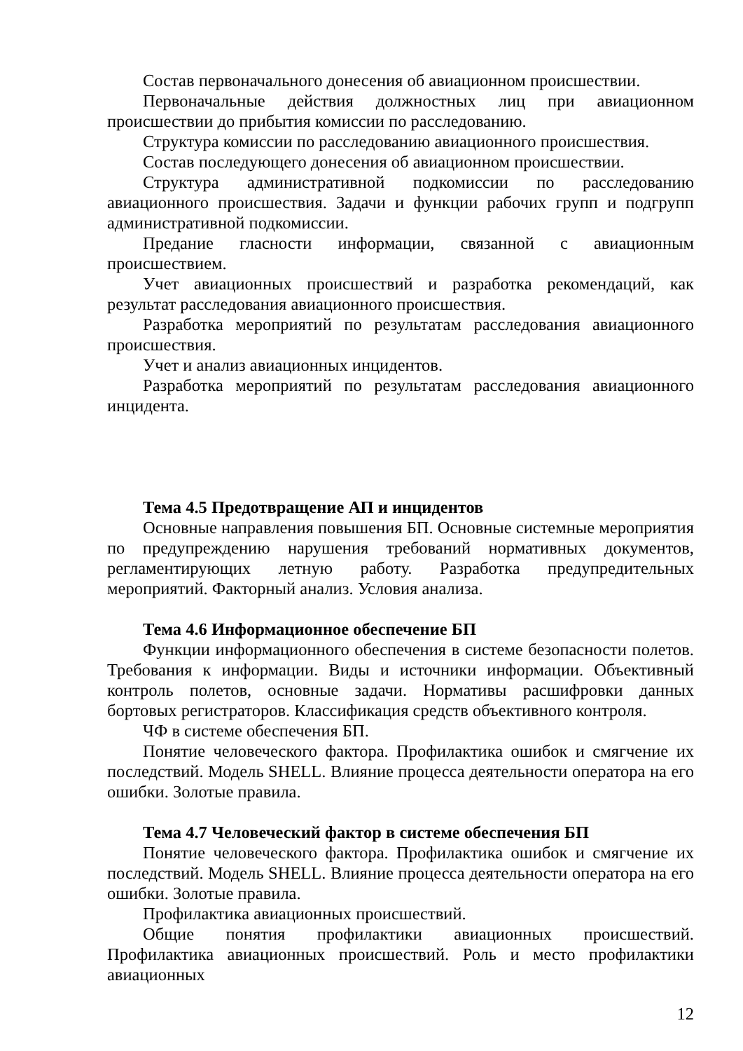Состав первоначального донесения об авиационном происшествии.
Первоначальные действия должностных лиц при авиационном происшествии до прибытия комиссии по расследованию.
Структура комиссии по расследованию авиационного происшествия.
Состав последующего донесения об авиационном происшествии.
Структура административной подкомиссии по расследованию авиационного происшествия. Задачи и функции рабочих групп и подгрупп административной подкомиссии.
Предание гласности информации, связанной с авиационным происшествием.
Учет авиационных происшествий и разработка рекомендаций, как результат расследования авиационного происшествия.
Разработка мероприятий по результатам расследования авиационного происшествия.
Учет и анализ авиационных инцидентов.
Разработка мероприятий по результатам расследования авиационного инцидента.
Тема 4.5 Предотвращение АП и инцидентов
Основные направления повышения БП. Основные системные мероприятия по предупреждению нарушения требований нормативных документов, регламентирующих летную работу. Разработка предупредительных мероприятий. Факторный анализ. Условия анализа.
Тема 4.6 Информационное обеспечение БП
Функции информационного обеспечения в системе безопасности полетов. Требования к информации. Виды и источники информации. Объективный контроль полетов, основные задачи. Нормативы расшифровки данных бортовых регистраторов. Классификация средств объективного контроля.
ЧФ в системе обеспечения БП.
Понятие человеческого фактора. Профилактика ошибок и смягчение их последствий. Модель SHELL. Влияние процесса деятельности оператора на его ошибки. Золотые правила.
Тема 4.7 Человеческий фактор в системе обеспечения БП
Понятие человеческого фактора. Профилактика ошибок и смягчение их последствий. Модель SHELL. Влияние процесса деятельности оператора на его ошибки. Золотые правила.
Профилактика авиационных происшествий.
Общие понятия профилактики авиационных происшествий. Профилактика авиационных происшествий. Роль и место профилактики авиационных
12